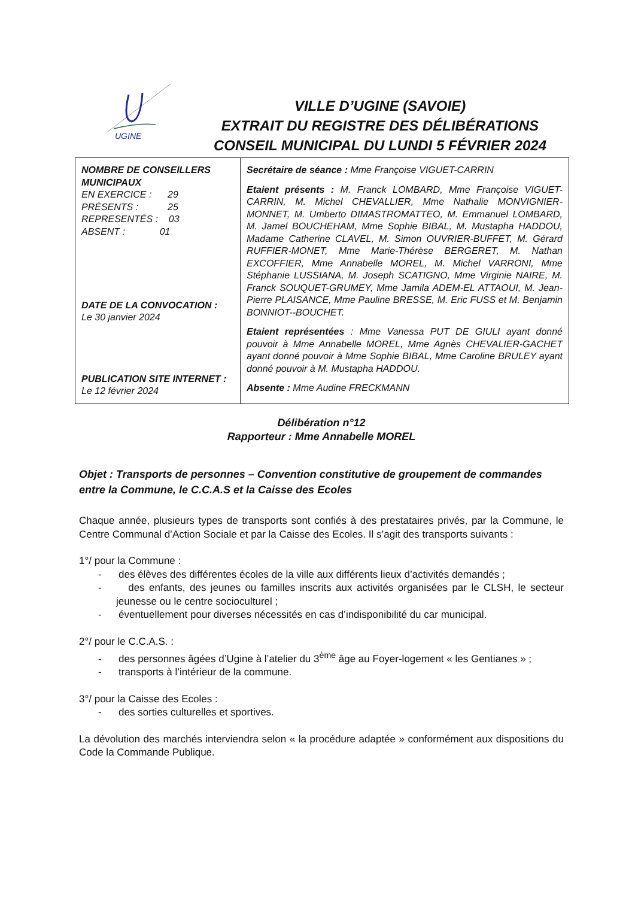UGINE
VILLE D’UGINE (SAVOIE)
EXTRAIT DU REGISTRE DES DÉLIBÉRATIONS
CONSEIL MUNICIPAL DU LUNDI 5 FÉVRIER 2024
| NOMBRE DE CONSEILLERS MUNICIPAUX EN EXERCICE : 29 PRÉSENTS : 25 REPRESENTÉS : 03 ABSENT : 01 DATE DE LA CONVOCATION : Le 30 janvier 2024 PUBLICATION SITE INTERNET : Le 12 février 2024 | Secrétaire de séance : Mme Françoise VIGUET-CARRIN Etaient présents : M. Franck LOMBARD, Mme Françoise VIGUET-CARRIN, M. Michel CHEVALLIER, Mme Nathalie MONVIGNIER-MONNET, M. Umberto DIMASTROMATTEO, M. Emmanuel LOMBARD, M. Jamel BOUCHEHAM, Mme Sophie BIBAL, M. Mustapha HADDOU, Madame Catherine CLAVEL, M. Simon OUVRIER-BUFFET, M. Gérard RUFFIER-MONET, Mme Marie-Thérèse BERGERET, M. Nathan EXCOFFIER, Mme Annabelle MOREL, M. Michel VARRONI, Mme Stéphanie LUSSIANA, M. Joseph SCATIGNO, Mme Virginie NAIRE, M. Franck SOUQUET-GRUMEY, Mme Jamila ADEM-EL ATTAOUI, M. Jean-Pierre PLAISANCE, Mme Pauline BRESSE, M. Eric FUSS et M. Benjamin BONNIOT--BOUCHET. Etaient représentées : Mme Vanessa PUT DE GIULI ayant donné pouvoir à Mme Annabelle MOREL, Mme Agnès CHEVALIER-GACHET ayant donné pouvoir à Mme Sophie BIBAL, Mme Caroline BRULEY ayant donné pouvoir à M. Mustapha HADDOU. Absente : Mme Audine FRECKMANN |
Délibération n°12
Rapporteur : Mme Annabelle MOREL
Objet : Transports de personnes – Convention constitutive de groupement de commandes entre la Commune, le C.C.A.S et la Caisse des Ecoles
Chaque année, plusieurs types de transports sont confiés à des prestataires privés, par la Commune, le Centre Communal d’Action Sociale et par la Caisse des Ecoles. Il s’agit des transports suivants :
1°/ pour la Commune :
- des élèves des différentes écoles de la ville aux différents lieux d’activités demandés ;
- des enfants, des jeunes ou familles inscrits aux activités organisées par le CLSH, le secteur jeunesse ou le centre socioculturel ;
- éventuellement pour diverses nécessités en cas d’indisponibilité du car municipal.
2°/ pour le C.C.A.S. :
- des personnes âgées d’Ugine à l’atelier du 3<sup>ème</sup> âge au Foyer-logement « les Gentianes » ;
- transports à l’intérieur de la commune.
3°/ pour la Caisse des Ecoles :
- des sorties culturelles et sportives.
La dévolution des marchés interviendra selon « la procédure adaptée » conformément aux dispositions du Code la Commande Publique.